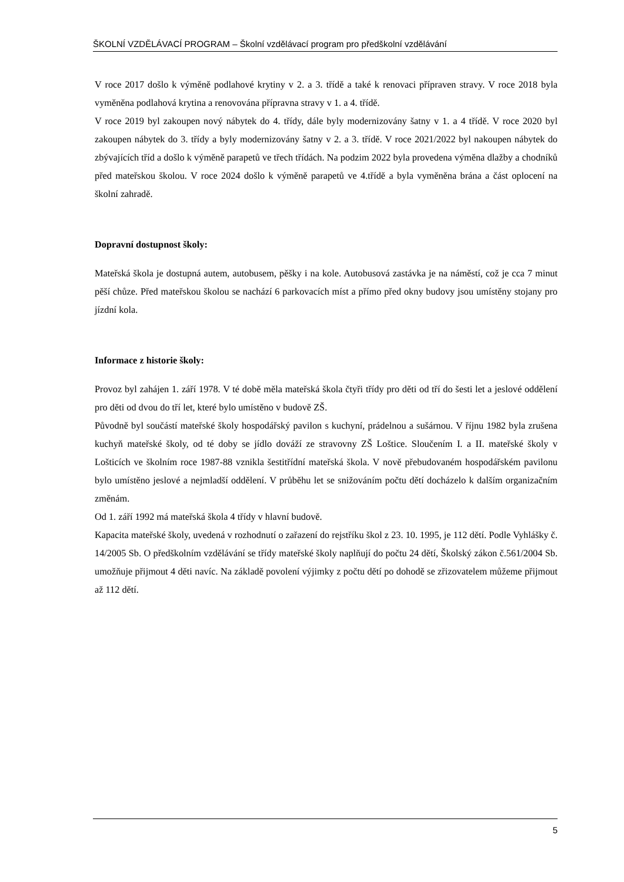ŠKOLNÍ VZDĚLÁVACÍ PROGRAM – Školní vzdělávací program pro předškolní vzdělávání
V roce 2017 došlo k výměně podlahové krytiny v 2. a 3. třídě a také k renovaci přípraven stravy. V roce 2018 byla vyměněna podlahová krytina a renovována přípravna stravy v 1. a 4. třídě.
V roce 2019 byl zakoupen nový nábytek do 4. třídy, dále byly modernizovány šatny v 1. a 4 třídě. V roce 2020 byl zakoupen nábytek do 3. třídy a byly modernizovány šatny v 2. a 3. třídě. V roce 2021/2022 byl nakoupen nábytek do zbývajících tříd a došlo k výměně parapetů ve třech třídách. Na podzim 2022 byla provedena výměna dlažby a chodníků před mateřskou školou. V roce 2024 došlo k výměně parapetů ve 4.třídě a byla vyměněna brána a část oplocení na školní zahradě.
Dopravní dostupnost školy:
Mateřská škola je dostupná autem, autobusem, pěšky i na kole. Autobusová zastávka je na náměstí, což je cca 7 minut pěší chůze. Před mateřskou školou se nachází 6 parkovacích míst a přímo před okny budovy jsou umístěny stojany pro jízdní kola.
Informace z historie školy:
Provoz byl zahájen 1. září 1978. V té době měla mateřská škola čtyři třídy pro děti od tří do šesti let a jeslové oddělení pro děti od dvou do tří let, které bylo umístěno v budově ZŠ.
Původně byl součástí mateřské školy hospodářský pavilon s kuchyní, prádelnou a sušárnou. V říjnu 1982 byla zrušena kuchyň mateřské školy, od té doby se jídlo dováží ze stravovny ZŠ Loštice. Sloučením I. a II. mateřské školy v Lošticích ve školním roce 1987-88 vznikla šestitřídní mateřská škola. V nově přebudovaném hospodářském pavilonu bylo umístěno jeslové a nejmladší oddělení. V průběhu let se snižováním počtu dětí docházelo k dalším organizačním změnám.
Od 1. září 1992 má mateřská škola 4 třídy v hlavní budově.
Kapacita mateřské školy, uvedená v rozhodnutí o zařazení do rejstříku škol z 23. 10. 1995, je 112 dětí. Podle Vyhlášky č. 14/2005 Sb. O předškolním vzdělávání se třídy mateřské školy naplňují do počtu 24 dětí, Školský zákon č.561/2004 Sb. umožňuje přijmout 4 děti navíc. Na základě povolení výjimky z počtu dětí po dohodě se zřizovatelem můžeme přijmout až 112 dětí.
5